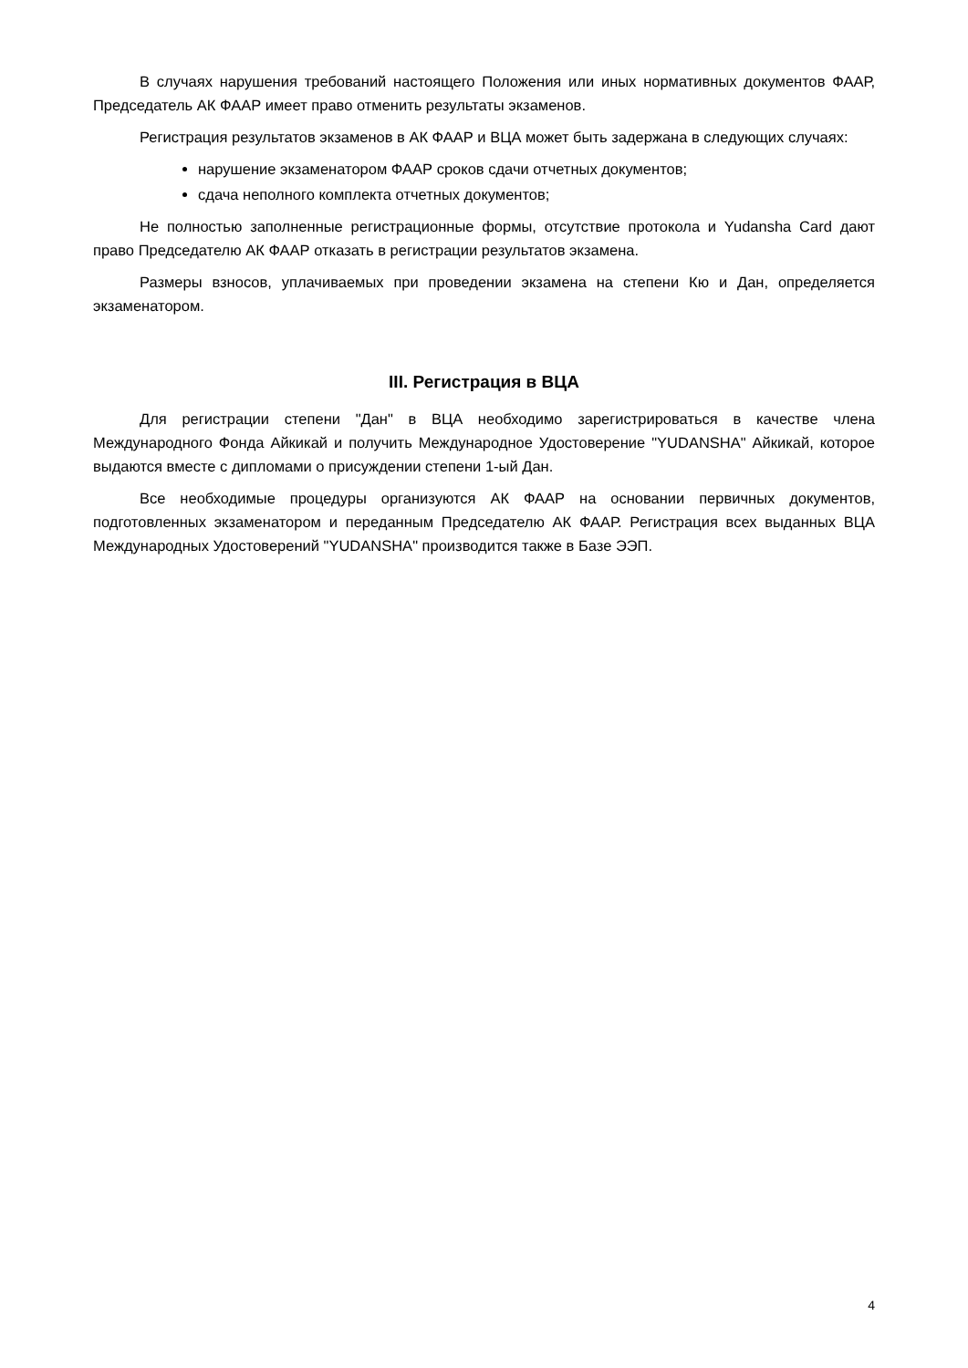В случаях нарушения требований настоящего Положения или иных нормативных документов ФААР, Председатель АК ФААР имеет право отменить результаты экзаменов.
Регистрация результатов экзаменов в АК ФААР и ВЦА может быть задержана в следующих случаях:
нарушение экзаменатором ФААР сроков сдачи отчетных документов;
сдача неполного комплекта отчетных документов;
Не полностью заполненные регистрационные формы, отсутствие протокола и Yudansha Card дают право Председателю АК ФААР отказать в регистрации результатов экзамена.
Размеры взносов, уплачиваемых при проведении экзамена на степени Кю и Дан, определяется экзаменатором.
III. Регистрация в ВЦА
Для регистрации степени "Дан" в ВЦА необходимо зарегистрироваться в качестве члена Международного Фонда Айкикай и получить Международное Удостоверение "YUDANSHA" Айкикай, которое выдаются вместе с дипломами о присуждении степени 1-ый Дан.
Все необходимые процедуры организуются АК ФААР на основании первичных документов, подготовленных экзаменатором и переданным Председателю АК ФААР. Регистрация всех выданных ВЦА Международных Удостоверений "YUDANSHA" производится также в Базе ЭЭП.
4